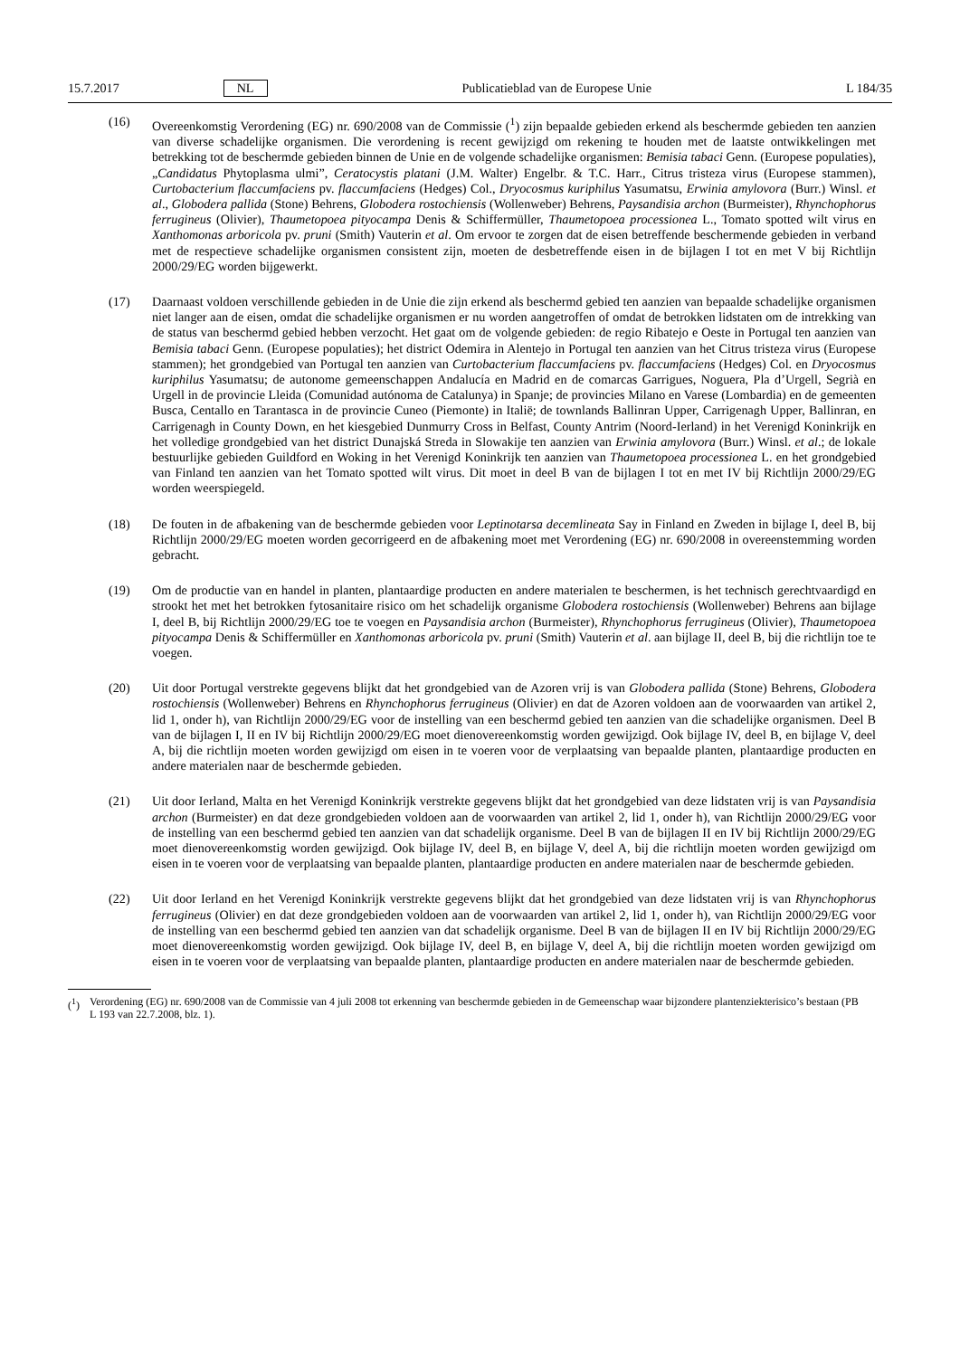15.7.2017 NL Publicatieblad van de Europese Unie L 184/35
(16) Overeenkomstig Verordening (EG) nr. 690/2008 van de Commissie (<sup>1</sup>) zijn bepaalde gebieden erkend als beschermde gebieden ten aanzien van diverse schadelijke organismen. Die verordening is recent gewijzigd om rekening te houden met de laatste ontwikkelingen met betrekking tot de beschermde gebieden binnen de Unie en de volgende schadelijke organismen: Bemisia tabaci Genn. (Europese populaties), „Candidatus Phytoplasma ulmi”, Ceratocystis platani (J.M. Walter) Engelbr. & T.C. Harr., Citrus tristeza virus (Europese stammen), Curtobacterium flaccumfaciens pv. flaccumfaciens (Hedges) Col., Dryocosmus kuriphilus Yasumatsu, Erwinia amylovora (Burr.) Winsl. et al., Globodera pallida (Stone) Behrens, Globodera rostochiensis (Wollenweber) Behrens, Paysandisia archon (Burmeister), Rhynchophorus ferrugineus (Olivier), Thaumetopoea pityocampa Denis & Schiffermüller, Thaumetopoea processionea L., Tomato spotted wilt virus en Xanthomonas arboricola pv. pruni (Smith) Vauterin et al. Om ervoor te zorgen dat de eisen betreffende beschermende gebieden in verband met de respectieve schadelijke organismen consistent zijn, moeten de desbetreffende eisen in de bijlagen I tot en met V bij Richtlijn 2000/29/EG worden bijgewerkt.
(17) Daarnaast voldoen verschillende gebieden in de Unie die zijn erkend als beschermd gebied ten aanzien van bepaalde schadelijke organismen niet langer aan de eisen, omdat die schadelijke organismen er nu worden aangetroffen of omdat de betrokken lidstaten om de intrekking van de status van beschermd gebied hebben verzocht. Het gaat om de volgende gebieden: de regio Ribatejo e Oeste in Portugal ten aanzien van Bemisia tabaci Genn. (Europese populaties); het district Odemira in Alentejo in Portugal ten aanzien van het Citrus tristeza virus (Europese stammen); het grondgebied van Portugal ten aanzien van Curtobacterium flaccumfaciens pv. flaccumfaciens (Hedges) Col. en Dryocosmus kuriphilus Yasumatsu; de autonome gemeenschappen Andalucía en Madrid en de comarcas Garrigues, Noguera, Pla d’Urgell, Segrià en Urgell in de provincie Lleida (Comunidad autónoma de Catalunya) in Spanje; de provincies Milano en Varese (Lombardia) en de gemeenten Busca, Centallo en Tarantasca in de provincie Cuneo (Piemonte) in Italië; de townlands Ballinran Upper, Carrigenagh Upper, Ballinran, en Carrigenagh in County Down, en het kiesgebied Dunmurry Cross in Belfast, County Antrim (Noord-Ierland) in het Verenigd Koninkrijk en het volledige grondgebied van het district Dunajská Streda in Slowakije ten aanzien van Erwinia amylovora (Burr.) Winsl. et al.; de lokale bestuurlijke gebieden Guildford en Woking in het Verenigd Koninkrijk ten aanzien van Thaumetopoea processionea L. en het grondgebied van Finland ten aanzien van het Tomato spotted wilt virus. Dit moet in deel B van de bijlagen I tot en met IV bij Richtlijn 2000/29/EG worden weerspiegeld.
(18) De fouten in de afbakening van de beschermde gebieden voor Leptinotarsa decemlineata Say in Finland en Zweden in bijlage I, deel B, bij Richtlijn 2000/29/EG moeten worden gecorrigeerd en de afbakening moet met Verordening (EG) nr. 690/2008 in overeenstemming worden gebracht.
(19) Om de productie van en handel in planten, plantaardige producten en andere materialen te beschermen, is het technisch gerechtvaardigd en strookt het met het betrokken fytosanitaire risico om het schadelijk organisme Globodera rostochiensis (Wollenweber) Behrens aan bijlage I, deel B, bij Richtlijn 2000/29/EG toe te voegen en Paysandisia archon (Burmeister), Rhynchophorus ferrugineus (Olivier), Thaumetopoea pityocampa Denis & Schiffermüller en Xanthomonas arboricola pv. pruni (Smith) Vauterin et al. aan bijlage II, deel B, bij die richtlijn toe te voegen.
(20) Uit door Portugal verstrekte gegevens blijkt dat het grondgebied van de Azoren vrij is van Globodera pallida (Stone) Behrens, Globodera rostochiensis (Wollenweber) Behrens en Rhynchophorus ferrugineus (Olivier) en dat de Azoren voldoen aan de voorwaarden van artikel 2, lid 1, onder h), van Richtlijn 2000/29/EG voor de instelling van een beschermd gebied ten aanzien van die schadelijke organismen. Deel B van de bijlagen I, II en IV bij Richtlijn 2000/29/EG moet dienovereenkomstig worden gewijzigd. Ook bijlage IV, deel B, en bijlage V, deel A, bij die richtlijn moeten worden gewijzigd om eisen in te voeren voor de verplaatsing van bepaalde planten, plantaardige producten en andere materialen naar de beschermde gebieden.
(21) Uit door Ierland, Malta en het Verenigd Koninkrijk verstrekte gegevens blijkt dat het grondgebied van deze lidstaten vrij is van Paysandisia archon (Burmeister) en dat deze grondgebieden voldoen aan de voorwaarden van artikel 2, lid 1, onder h), van Richtlijn 2000/29/EG voor de instelling van een beschermd gebied ten aanzien van dat schadelijk organisme. Deel B van de bijlagen II en IV bij Richtlijn 2000/29/EG moet dienovereenkomstig worden gewijzigd. Ook bijlage IV, deel B, en bijlage V, deel A, bij die richtlijn moeten worden gewijzigd om eisen in te voeren voor de verplaatsing van bepaalde planten, plantaardige producten en andere materialen naar de beschermde gebieden.
(22) Uit door Ierland en het Verenigd Koninkrijk verstrekte gegevens blijkt dat het grondgebied van deze lidstaten vrij is van Rhynchophorus ferrugineus (Olivier) en dat deze grondgebieden voldoen aan de voorwaarden van artikel 2, lid 1, onder h), van Richtlijn 2000/29/EG voor de instelling van een beschermd gebied ten aanzien van dat schadelijk organisme. Deel B van de bijlagen II en IV bij Richtlijn 2000/29/EG moet dienovereenkomstig worden gewijzigd. Ook bijlage IV, deel B, en bijlage V, deel A, bij die richtlijn moeten worden gewijzigd om eisen in te voeren voor de verplaatsing van bepaalde planten, plantaardige producten en andere materialen naar de beschermde gebieden.
(<sup>1</sup>) Verordening (EG) nr. 690/2008 van de Commissie van 4 juli 2008 tot erkenning van beschermde gebieden in de Gemeenschap waar bijzondere plantenziekterisico’s bestaan (PB L 193 van 22.7.2008, blz. 1).